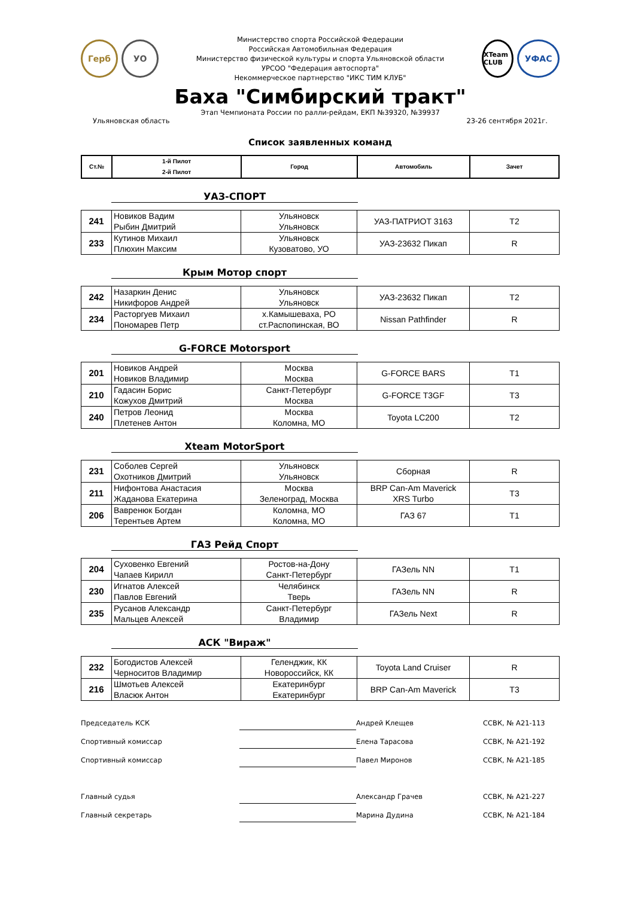Герб УО
Министерство спорта Российской Федерации
Российская Автомобильная Федерация
Министерство физической культуры и спорта Ульяновской области
УРСОО "Федерация автоспорта"
Некоммерческое партнерство "ИКС ТИМ КЛУБ"
XTeam CLUB
УФАС
Баха "Симбирский тракт"
Этап Чемпионата России по ралли-рейдам, ЕКП №39320, №39937
Ульяновская область 23-26 сентября 2021г.
Список заявленных команд
| Ст.№ | 1-й Пилот 2-й Пилот | Город | Автомобиль | Зачет |
| --- | --- | --- | --- | --- |
УАЗ-СПОРТ
| 241 | Новиков Вадим Рыбин Дмитрий | Ульяновск Ульяновск | УАЗ-ПАТРИОТ 3163 | T2 |
| 233 | Кутинов Михаил Плюхин Максим | Ульяновск Кузоватово, УО | УАЗ-23632 Пикап | R |
Крым Мотор спорт
| 242 | Назаркин Денис Никифоров Андрей | Ульяновск Ульяновск | УАЗ-23632 Пикап | T2 |
| 234 | Расторгуев Михаил Пономарев Петр | х.Камышеваха, РО ст.Распопинская, ВО | Nissan Pathfinder | R |
G-FORCE Motorsport
| 201 | Новиков Андрей Новиков Владимир | Москва Москва | G-FORCE BARS | T1 |
| 210 | Гадасин Борис Кожухов Дмитрий | Санкт-Петербург Москва | G-FORCE T3GF | T3 |
| 240 | Петров Леонид Плетенев Антон | Москва Коломна, МО | Toyota LC200 | T2 |
Xteam MotorSport
| 231 | Соболев Сергей Охотников Дмитрий | Ульяновск Ульяновск | Сборная | R |
| 211 | Нифонтова Анастасия Жаданова Екатерина | Москва Зеленоград, Москва | BRP Can-Am Maverick XRS Turbo | T3 |
| 206 | Вавренюк Богдан Терентьев Артем | Коломна, МО Коломна, МО | ГАЗ 67 | T1 |
ГАЗ Рейд Спорт
| 204 | Суховенко Евгений Чапаев Кирилл | Ростов-на-Дону Санкт-Петербург | ГАЗель NN | T1 |
| 230 | Игнатов Алексей Павлов Евгений | Челябинск Тверь | ГАЗель NN | R |
| 235 | Русанов Александр Мальцев Алексей | Санкт-Петербург Владимир | ГАЗель Next | R |
АСК "Вираж"
| 232 | Богодистов Алексей Черноситов Владимир | Геленджик, КК Новороссийск, КК | Toyota Land Cruiser | R |
| 216 | Шмотьев Алексей Власюк Антон | Екатеринбург Екатеринбург | BRP Can-Am Maverick | T3 |
Председатель КСК Андрей Клещев ССВК, № А21-113 Спортивный комиссар Елена Тарасова ССВК, № А21-192 Спортивный комиссар Павел Миронов ССВК, № А21-185 Главный судья Александр Грачев ССВК, № А21-227 Главный секретарь Марина Дудина ССВК, № А21-184